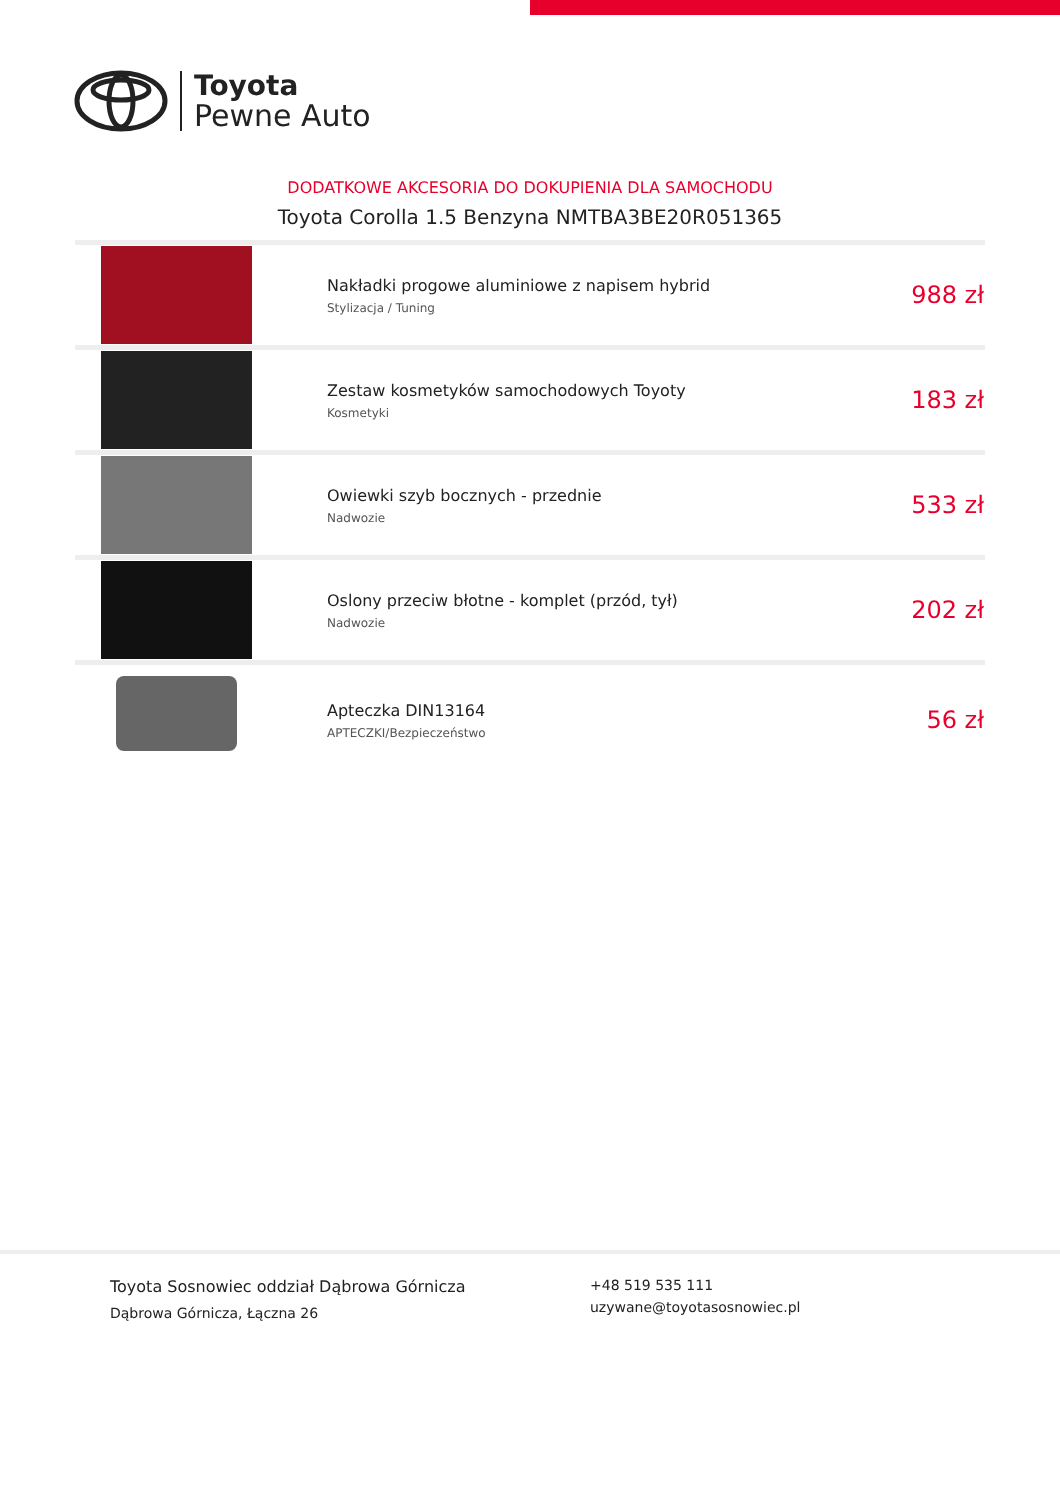Toyota
Pewne Auto
DODATKOWE AKCESORIA DO DOKUPIENIA DLA SAMOCHODU
Toyota Corolla 1.5 Benzyna NMTBA3BE20R051365
| | Nakładki progowe aluminiowe z napisem hybrid Stylizacja / Tuning | 988 zł |
| | Zestaw kosmetyków samochodowych Toyoty Kosmetyki | 183 zł |
| | Owiewki szyb bocznych - przednie Nadwozie | 533 zł |
| | Oslony przeciw błotne - komplet (przód, tył) Nadwozie | 202 zł |
| | Apteczka DIN13164 APTECZKI/Bezpieczeństwo | 56 zł |
Toyota Sosnowiec oddział Dąbrowa Górnicza
Dąbrowa Górnicza, Łączna 26
+48 519 535 111
uzywane@toyotasosnowiec.pl